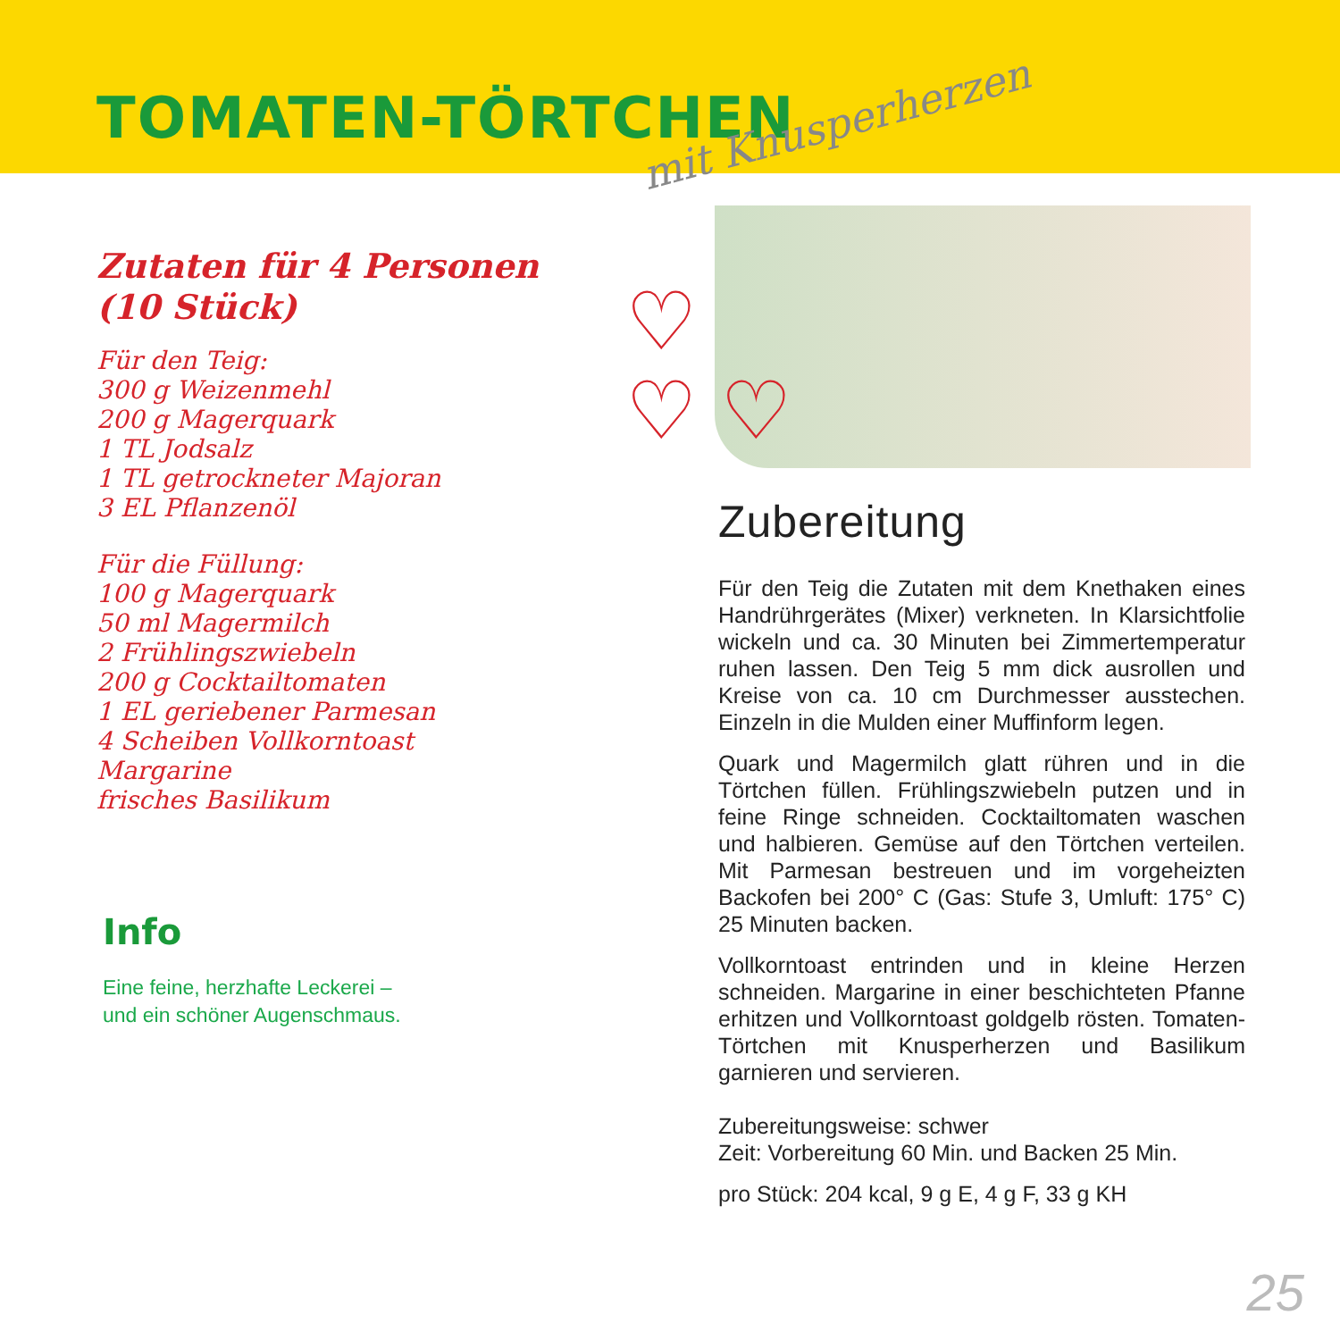TOMATEN-TÖRTCHEN
mit Knusperherzen
Zutaten für 4 Personen (10 Stück)
Für den Teig:
300 g Weizenmehl
200 g Magerquark
1 TL Jodsalz
1 TL getrockneter Majoran
3 EL Pflanzenöl
Für die Füllung:
100 g Magerquark
50 ml Magermilch
2 Frühlingszwiebeln
200 g Cocktailtomaten
1 EL geriebener Parmesan
4 Scheiben Vollkorntoast
Margarine
frisches Basilikum
Info
Eine feine, herzhafte Leckerei –
und ein schöner Augenschmaus.
♡
♡ ♡
Zubereitung
Für den Teig die Zutaten mit dem Knethaken eines Handrührgerätes (Mixer) verkneten. In Klarsichtfolie wickeln und ca. 30 Minuten bei Zimmertemperatur ruhen lassen. Den Teig 5 mm dick ausrollen und Kreise von ca. 10 cm Durchmesser ausstechen. Einzeln in die Mulden einer Muffinform legen.
Quark und Magermilch glatt rühren und in die Törtchen füllen. Frühlingszwiebeln putzen und in feine Ringe schneiden. Cocktailtomaten waschen und halbieren. Gemüse auf den Törtchen verteilen. Mit Parmesan bestreuen und im vorgeheizten Backofen bei 200° C (Gas: Stufe 3, Umluft: 175° C) 25 Minuten backen.
Vollkorntoast entrinden und in kleine Herzen schneiden. Margarine in einer beschichteten Pfanne erhitzen und Vollkorntoast goldgelb rösten. Tomaten-Törtchen mit Knusperherzen und Basilikum garnieren und servieren.
Zubereitungsweise: schwer
Zeit: Vorbereitung 60 Min. und Backen 25 Min.
pro Stück: 204 kcal, 9 g E, 4 g F, 33 g KH
25